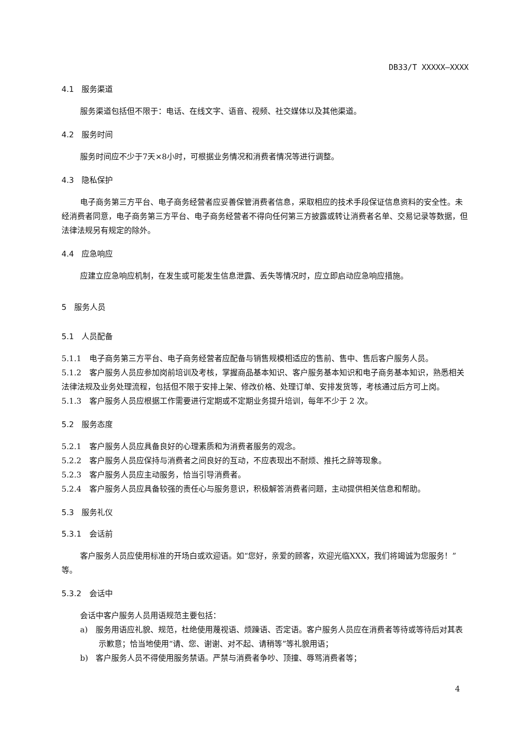DB33/T XXXXX—XXXX
4.1　服务渠道
服务渠道包括但不限于：电话、在线文字、语音、视频、社交媒体以及其他渠道。
4.2　服务时间
服务时间应不少于7天×8小时，可根据业务情况和消费者情况等进行调整。
4.3　隐私保护
电子商务第三方平台、电子商务经营者应妥善保管消费者信息，采取相应的技术手段保证信息资料的安全性。未经消费者同意，电子商务第三方平台、电子商务经营者不得向任何第三方披露或转让消费者名单、交易记录等数据，但法律法规另有规定的除外。
4.4　应急响应
应建立应急响应机制，在发生或可能发生信息泄露、丢失等情况时，应立即启动应急响应措施。
5　服务人员
5.1　人员配备
5.1.1　电子商务第三方平台、电子商务经营者应配备与销售规模相适应的售前、售中、售后客户服务人员。
5.1.2　客户服务人员应参加岗前培训及考核，掌握商品基本知识、客户服务基本知识和电子商务基本知识，熟悉相关法律法规及业务处理流程，包括但不限于安排上架、修改价格、处理订单、安排发货等，考核通过后方可上岗。
5.1.3　客户服务人员应根据工作需要进行定期或不定期业务提升培训，每年不少于 2 次。
5.2　服务态度
5.2.1　客户服务人员应具备良好的心理素质和为消费者服务的观念。
5.2.2　客户服务人员应保持与消费者之间良好的互动，不应表现出不耐烦、推托之辞等现象。
5.2.3　客户服务人员应主动服务，恰当引导消费者。
5.2.4　客户服务人员应具备较强的责任心与服务意识，积极解答消费者问题，主动提供相关信息和帮助。
5.3　服务礼仪
5.3.1　会话前
客户服务人员应使用标准的开场白或欢迎语。如“您好，亲爱的顾客，欢迎光临XXX，我们将竭诚为您服务！”等。
5.3.2　会话中
会话中客户服务人员用语规范主要包括：
a)　服务用语应礼貌、规范，杜绝使用蔑视语、烦躁语、否定语。客户服务人员应在消费者等待或等待后对其表示歉意；恰当地使用“请、您、谢谢、对不起、请稍等”等礼貌用语；
b)　客户服务人员不得使用服务禁语。严禁与消费者争吵、顶撞、辱骂消费者等；
4